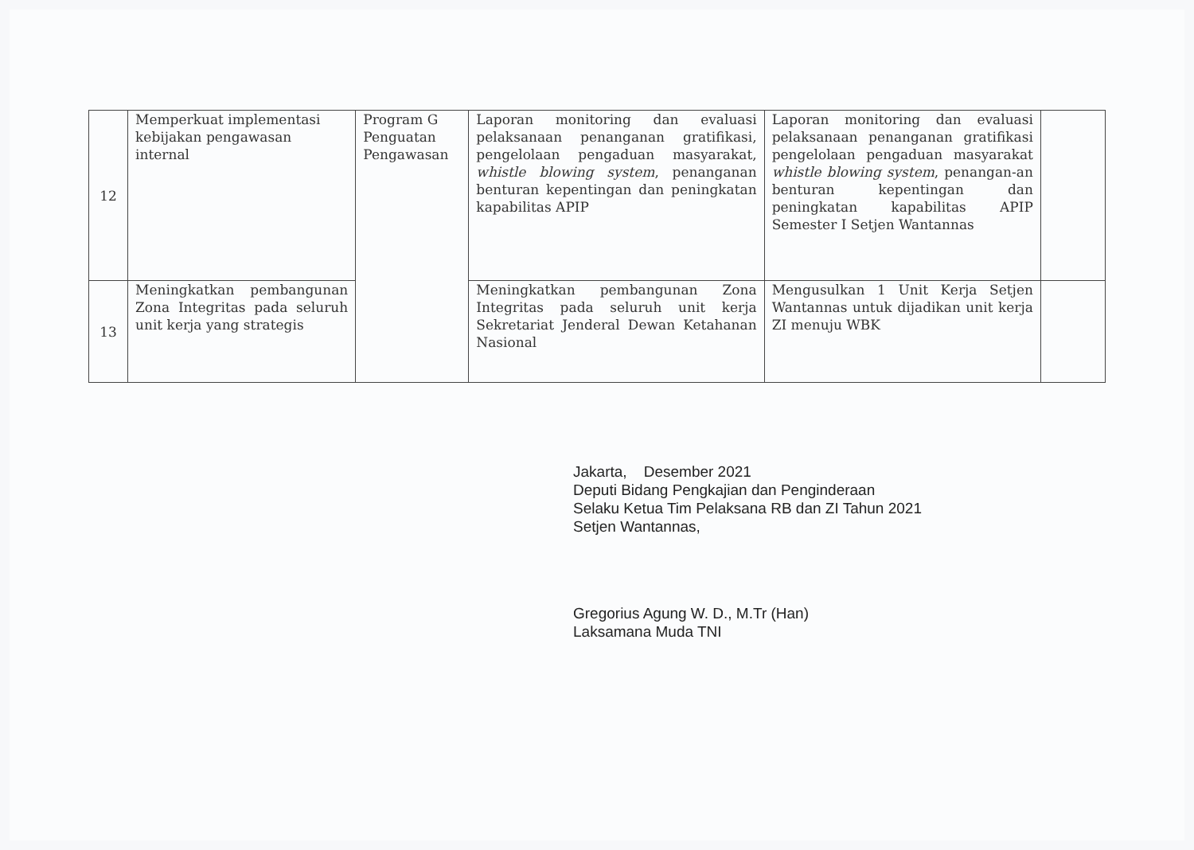| 12 | Memperkuat implementasi kebijakan pengawasan internal | Program G Penguatan Pengawasan | Laporan monitoring dan evaluasi pelaksanaan penanganan gratifikasi, pengelolaan pengaduan masyarakat, whistle blowing system , penanganan benturan kepentingan dan peningkatan kapabilitas APIP | Laporan monitoring dan evaluasi pelaksanaan penanganan gratifikasi pengelolaan pengaduan masyarakat whistle blowing system , penangan-an benturan kepentingan dan peningkatan kapabilitas APIP Semester I Setjen Wantannas | |
| 13 | Meningkatkan pembangunan Zona Integritas pada seluruh unit kerja yang strategis | | Meningkatkan pembangunan Zona Integritas pada seluruh unit kerja Sekretariat Jenderal Dewan Ketahanan Nasional | Mengusulkan 1 Unit Kerja Setjen Wantannas untuk dijadikan unit kerja ZI menuju WBK | |
Jakarta, Desember 2021
Deputi Bidang Pengkajian dan Penginderaan
Selaku Ketua Tim Pelaksana RB dan ZI Tahun 2021
Setjen Wantannas,
Gregorius Agung W. D., M.Tr (Han)
Laksamana Muda TNI